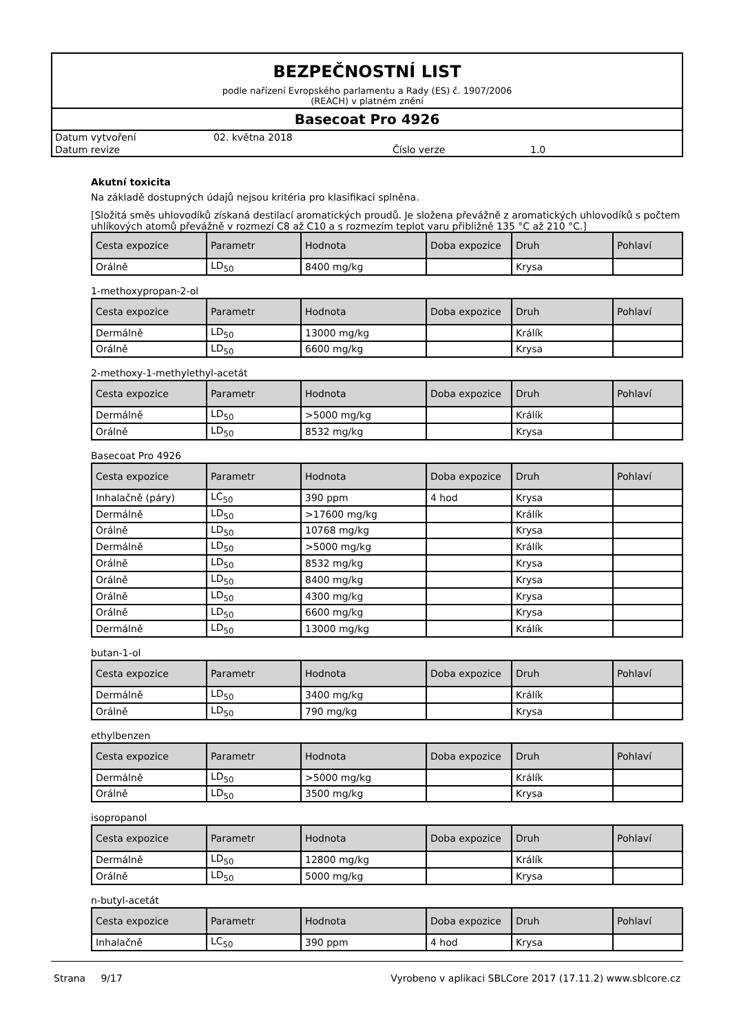BEZPEČNOSTNÍ LIST
podle nařízení Evropského parlamentu a Rady (ES) č. 1907/2006
(REACH) v platném znění
Basecoat Pro 4926
Datum vytvoření 02. května 2018
Datum revize Číslo verze 1.0
Akutní toxicita
Na základě dostupných údajů nejsou kritéria pro klasifikaci splněna.
[Složitá směs uhlovodíků získaná destilací aromatických proudů. Je složena převážně z aromatických uhlovodíků s počtem uhlíkových atomů převážně v rozmezí C8 až C10 a s rozmezím teplot varu přibližně 135 °C až 210 °C.]
| Cesta expozice | Parametr | Hodnota | Doba expozice | Druh | Pohlaví |
| --- | --- | --- | --- | --- | --- |
| Orálně | LD<sub>50</sub> | 8400 mg/kg | | Krysa | |
1-methoxypropan-2-ol
| Cesta expozice | Parametr | Hodnota | Doba expozice | Druh | Pohlaví |
| --- | --- | --- | --- | --- | --- |
| Dermálně | LD<sub>50</sub> | 13000 mg/kg | | Králík | |
| Orálně | LD<sub>50</sub> | 6600 mg/kg | | Krysa | |
2-methoxy-1-methylethyl-acetát
| Cesta expozice | Parametr | Hodnota | Doba expozice | Druh | Pohlaví |
| --- | --- | --- | --- | --- | --- |
| Dermálně | LD<sub>50</sub> | >5000 mg/kg | | Králík | |
| Orálně | LD<sub>50</sub> | 8532 mg/kg | | Krysa | |
Basecoat Pro 4926
| Cesta expozice | Parametr | Hodnota | Doba expozice | Druh | Pohlaví |
| --- | --- | --- | --- | --- | --- |
| Inhalačně (páry) | LC<sub>50</sub> | 390 ppm | 4 hod | Krysa | |
| Dermálně | LD<sub>50</sub> | >17600 mg/kg | | Králík | |
| Orálně | LD<sub>50</sub> | 10768 mg/kg | | Krysa | |
| Dermálně | LD<sub>50</sub> | >5000 mg/kg | | Králík | |
| Orálně | LD<sub>50</sub> | 8532 mg/kg | | Krysa | |
| Orálně | LD<sub>50</sub> | 8400 mg/kg | | Krysa | |
| Orálně | LD<sub>50</sub> | 4300 mg/kg | | Krysa | |
| Orálně | LD<sub>50</sub> | 6600 mg/kg | | Krysa | |
| Dermálně | LD<sub>50</sub> | 13000 mg/kg | | Králík | |
butan-1-ol
| Cesta expozice | Parametr | Hodnota | Doba expozice | Druh | Pohlaví |
| --- | --- | --- | --- | --- | --- |
| Dermálně | LD<sub>50</sub> | 3400 mg/kg | | Králík | |
| Orálně | LD<sub>50</sub> | 790 mg/kg | | Krysa | |
ethylbenzen
| Cesta expozice | Parametr | Hodnota | Doba expozice | Druh | Pohlaví |
| --- | --- | --- | --- | --- | --- |
| Dermálně | LD<sub>50</sub> | >5000 mg/kg | | Králík | |
| Orálně | LD<sub>50</sub> | 3500 mg/kg | | Krysa | |
isopropanol
| Cesta expozice | Parametr | Hodnota | Doba expozice | Druh | Pohlaví |
| --- | --- | --- | --- | --- | --- |
| Dermálně | LD<sub>50</sub> | 12800 mg/kg | | Králík | |
| Orálně | LD<sub>50</sub> | 5000 mg/kg | | Krysa | |
n-butyl-acetát
| Cesta expozice | Parametr | Hodnota | Doba expozice | Druh | Pohlaví |
| --- | --- | --- | --- | --- | --- |
| Inhalačně | LC<sub>50</sub> | 390 ppm | 4 hod | Krysa | |
Strana 9/17 Vyrobeno v aplikaci SBLCore 2017 (17.11.2) www.sblcore.cz